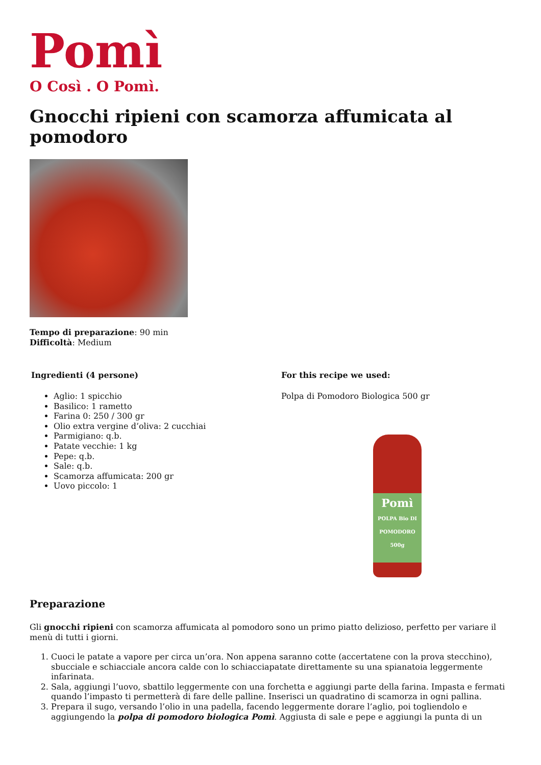Pomì
O Così . O Pomì.
Gnocchi ripieni con scamorza affumicata al pomodoro
Tempo di preparazione: 90 min
Difficoltà: Medium
Ingredienti (4 persone)
Aglio: 1 spicchio
Basilico: 1 rametto
Farina 0: 250 / 300 gr
Olio extra vergine d’oliva: 2 cucchiai
Parmigiano: q.b.
Patate vecchie: 1 kg
Pepe: q.b.
Sale: q.b.
Scamorza affumicata: 200 gr
Uovo piccolo: 1
For this recipe we used:
Polpa di Pomodoro Biologica 500 gr
Pomì
POLPA Bio DI POMODORO 500g
Preparazione
Gli gnocchi ripieni con scamorza affumicata al pomodoro sono un primo piatto delizioso, perfetto per variare il menù di tutti i giorni.
1. Cuoci le patate a vapore per circa un’ora. Non appena saranno cotte (accertatene con la prova stecchino), sbucciale e schiacciale ancora calde con lo schiacciapatate direttamente su una spianatoia leggermente infarinata.
2. Sala, aggiungi l’uovo, sbattilo leggermente con una forchetta e aggiungi parte della farina. Impasta e fermati quando l’impasto ti permetterà di fare delle palline. Inserisci un quadratino di scamorza in ogni pallina.
3. Prepara il sugo, versando l’olio in una padella, facendo leggermente dorare l’aglio, poi togliendolo e aggiungendo la polpa di pomodoro biologica Pomì. Aggiusta di sale e pepe e aggiungi la punta di un